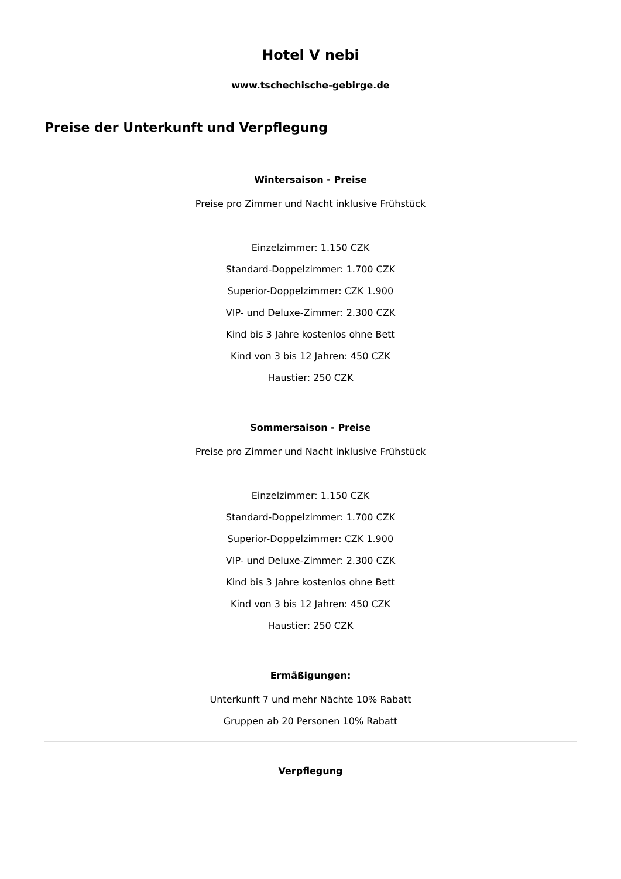Hotel V nebi
www.tschechische-gebirge.de
Preise der Unterkunft und Verpflegung
Wintersaison - Preise
Preise pro Zimmer und Nacht inklusive Frühstück
Einzelzimmer: 1.150 CZK
Standard-Doppelzimmer: 1.700 CZK
Superior-Doppelzimmer: CZK 1.900
VIP- und Deluxe-Zimmer: 2.300 CZK
Kind bis 3 Jahre kostenlos ohne Bett
Kind von 3 bis 12 Jahren: 450 CZK
Haustier: 250 CZK
Sommersaison - Preise
Preise pro Zimmer und Nacht inklusive Frühstück
Einzelzimmer: 1.150 CZK
Standard-Doppelzimmer: 1.700 CZK
Superior-Doppelzimmer: CZK 1.900
VIP- und Deluxe-Zimmer: 2.300 CZK
Kind bis 3 Jahre kostenlos ohne Bett
Kind von 3 bis 12 Jahren: 450 CZK
Haustier: 250 CZK
Ermäßigungen:
Unterkunft 7 und mehr Nächte 10% Rabatt
Gruppen ab 20 Personen 10% Rabatt
Verpflegung